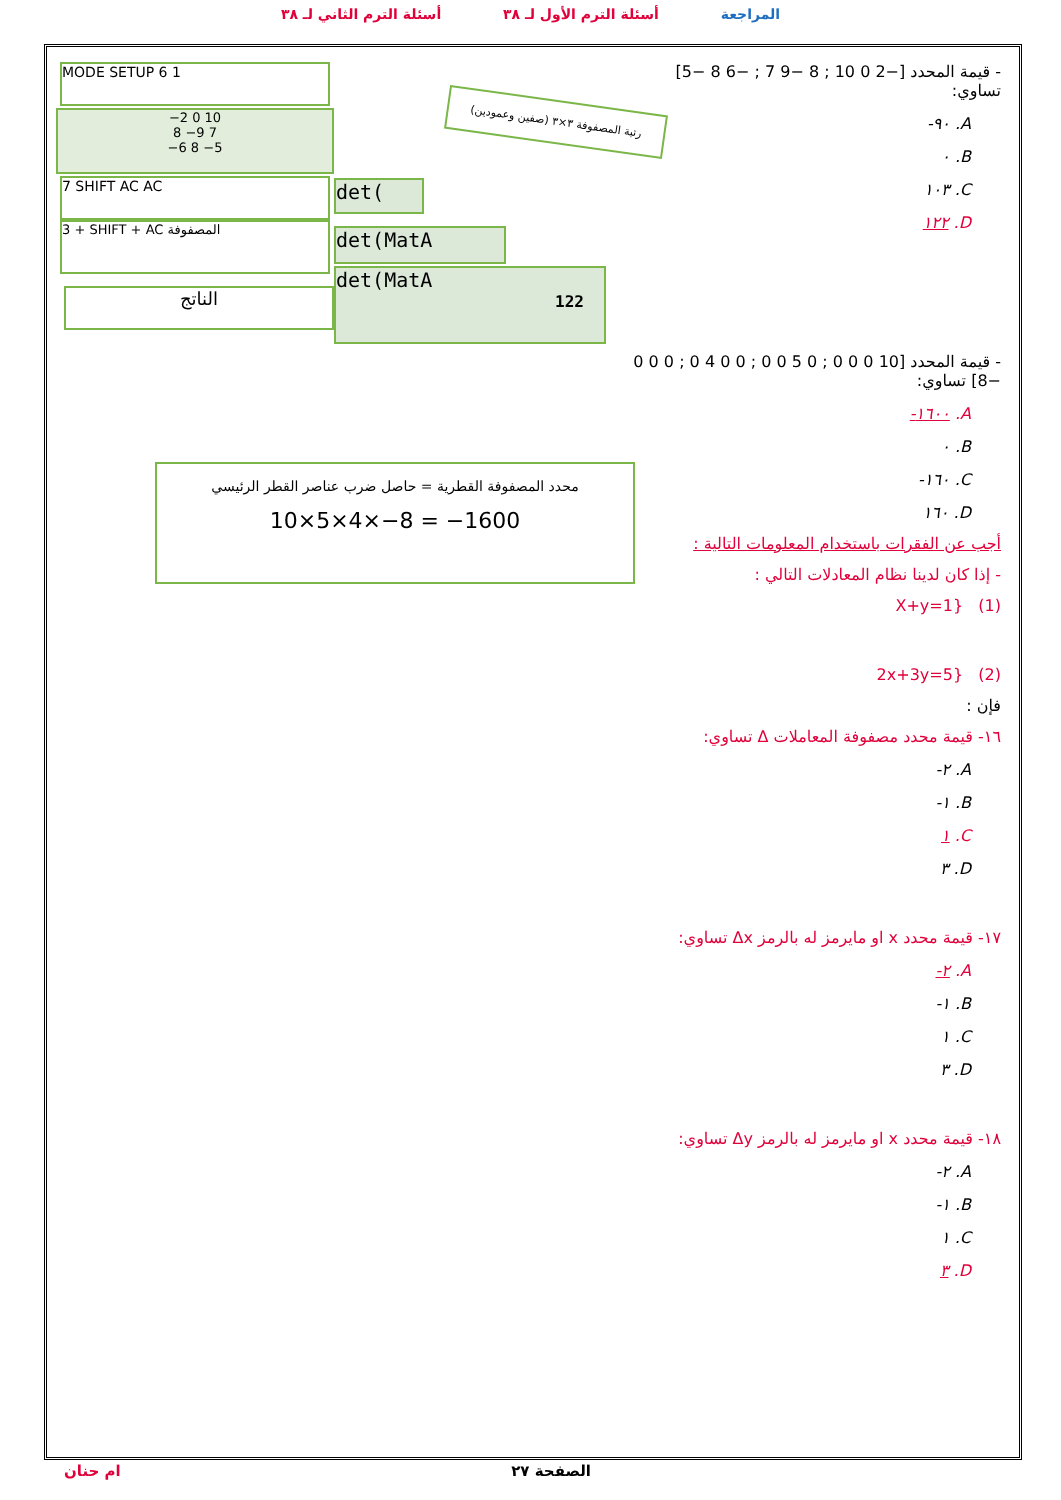أسئلة الترم الثاني لـ ٣٨ أسئلة الترم الأول لـ ٣٨ المراجعة
MODE SETUP 6 1
−2 0 10
8 −9 7
−6 8 −5
7 SHIFT AC AC
3 + SHIFT + AC المصفوفة
الناتج
det(
det(MatA
det(MatA
122
رتبة المصفوفة ٣×٣ (صفين وعمودين)
محدد المصفوفة القطرية = حاصل ضرب عناصر القطر الرئيسي
10×5×4×−8 = −1600
- قيمة المحدد [−2 0 10 ; 8 −9 7 ; −6 8 −5] تساوي:
-٩٠ .A
٠ .B
١٠٣ .C
١٢٢ .D
- قيمة المحدد [10 0 0 0 ; 0 5 0 0 ; 0 0 4 0 ; 0 0 0 −8] تساوي:
-١٦٠٠ .A
٠ .B
-١٦٠ .C
١٦٠ .D
أجب عن الفقرات باستخدام المعلومات التالية :
- إذا كان لدينا نظام المعادلات التالي :
(1) {X+y=1
(2) {2x+3y=5
فإن :
١٦- قيمة محدد مصفوفة المعاملات Δ تساوي:
-٢ .A
-١ .B
١ .C
٣ .D
١٧- قيمة محدد x او مايرمز له بالرمز Δx تساوي:
-٢ .A
-١ .B
١ .C
٣ .D
١٨- قيمة محدد x او مايرمز له بالرمز Δy تساوي:
-٢ .A
-١ .B
١ .C
٣ .D
ام حنان الصفحة ٢٧